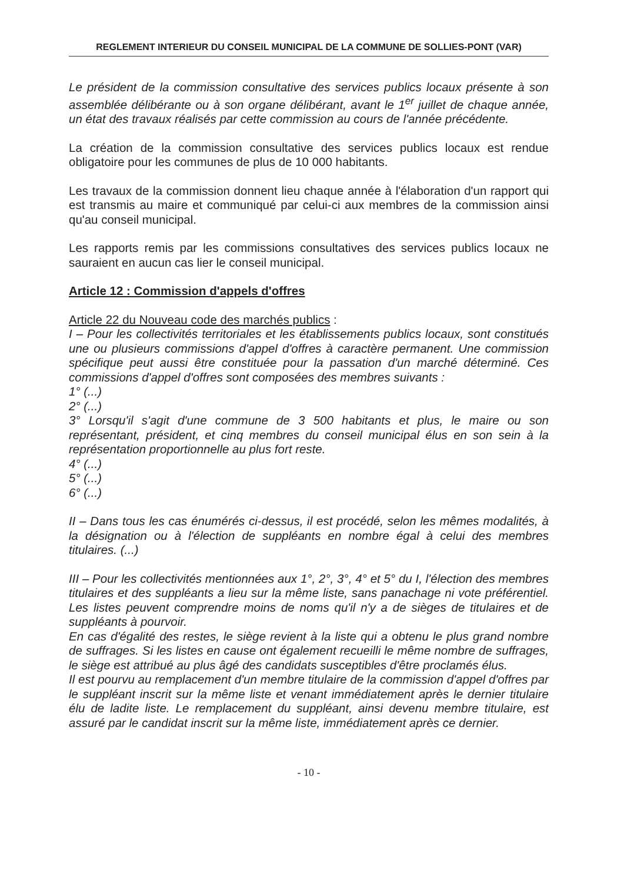REGLEMENT INTERIEUR DU CONSEIL MUNICIPAL DE LA COMMUNE DE SOLLIES-PONT (VAR)
Le président de la commission consultative des services publics locaux présente à son assemblée délibérante ou à son organe délibérant, avant le 1<sup>er</sup> juillet de chaque année, un état des travaux réalisés par cette commission au cours de l'année précédente.
La création de la commission consultative des services publics locaux est rendue obligatoire pour les communes de plus de 10 000 habitants.
Les travaux de la commission donnent lieu chaque année à l'élaboration d'un rapport qui est transmis au maire et communiqué par celui-ci aux membres de la commission ainsi qu'au conseil municipal.
Les rapports remis par les commissions consultatives des services publics locaux ne sauraient en aucun cas lier le conseil municipal.
Article 12 : Commission d'appels d'offres
Article 22 du Nouveau code des marchés publics :
I – Pour les collectivités territoriales et les établissements publics locaux, sont constitués une ou plusieurs commissions d'appel d'offres à caractère permanent. Une commission spécifique peut aussi être constituée pour la passation d'un marché déterminé. Ces commissions d'appel d'offres sont composées des membres suivants :
1° (...)
2° (...)
3° Lorsqu'il s'agit d'une commune de 3 500 habitants et plus, le maire ou son représentant, président, et cinq membres du conseil municipal élus en son sein à la représentation proportionnelle au plus fort reste.
4° (...)
5° (...)
6° (...)
II – Dans tous les cas énumérés ci-dessus, il est procédé, selon les mêmes modalités, à la désignation ou à l'élection de suppléants en nombre égal à celui des membres titulaires. (...)
III – Pour les collectivités mentionnées aux 1°, 2°, 3°, 4° et 5° du I, l'élection des membres titulaires et des suppléants a lieu sur la même liste, sans panachage ni vote préférentiel. Les listes peuvent comprendre moins de noms qu'il n'y a de sièges de titulaires et de suppléants à pourvoir.
En cas d'égalité des restes, le siège revient à la liste qui a obtenu le plus grand nombre de suffrages. Si les listes en cause ont également recueilli le même nombre de suffrages, le siège est attribué au plus âgé des candidats susceptibles d'être proclamés élus.
Il est pourvu au remplacement d'un membre titulaire de la commission d'appel d'offres par le suppléant inscrit sur la même liste et venant immédiatement après le dernier titulaire élu de ladite liste. Le remplacement du suppléant, ainsi devenu membre titulaire, est assuré par le candidat inscrit sur la même liste, immédiatement après ce dernier.
- 10 -